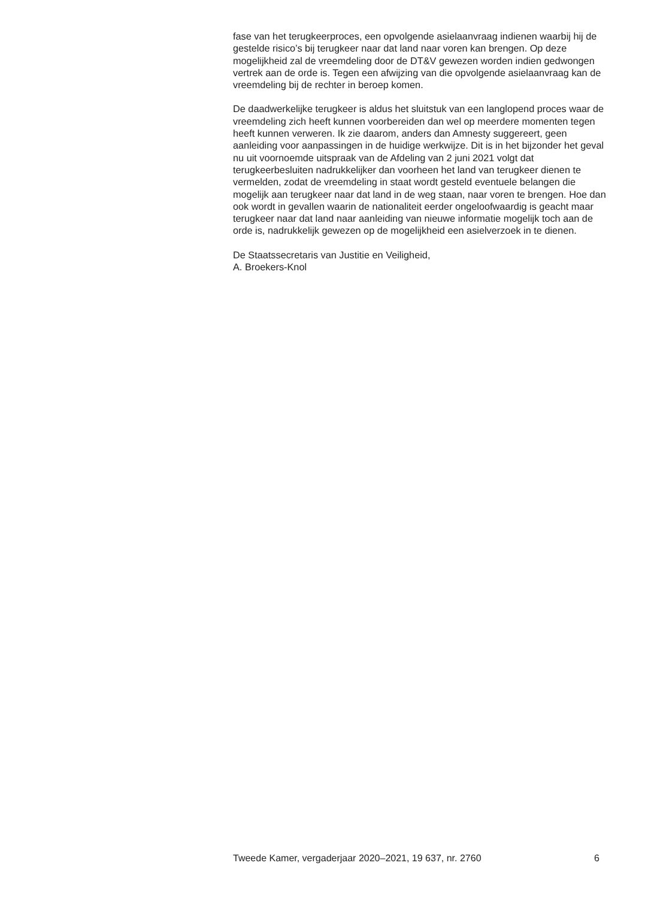fase van het terugkeerproces, een opvolgende asielaanvraag indienen waarbij hij de gestelde risico’s bij terugkeer naar dat land naar voren kan brengen. Op deze mogelijkheid zal de vreemdeling door de DT&V gewezen worden indien gedwongen vertrek aan de orde is. Tegen een afwijzing van die opvolgende asielaanvraag kan de vreemdeling bij de rechter in beroep komen.
De daadwerkelijke terugkeer is aldus het sluitstuk van een langlopend proces waar de vreemdeling zich heeft kunnen voorbereiden dan wel op meerdere momenten tegen heeft kunnen verweren. Ik zie daarom, anders dan Amnesty suggereert, geen aanleiding voor aanpassingen in de huidige werkwijze. Dit is in het bijzonder het geval nu uit voornoemde uitspraak van de Afdeling van 2 juni 2021 volgt dat terugkeerbesluiten nadrukkelijker dan voorheen het land van terugkeer dienen te vermelden, zodat de vreemdeling in staat wordt gesteld eventuele belangen die mogelijk aan terugkeer naar dat land in de weg staan, naar voren te brengen. Hoe dan ook wordt in gevallen waarin de nationaliteit eerder ongeloofwaardig is geacht maar terugkeer naar dat land naar aanleiding van nieuwe informatie mogelijk toch aan de orde is, nadrukkelijk gewezen op de mogelijkheid een asielverzoek in te dienen.
De Staatssecretaris van Justitie en Veiligheid,
A. Broekers-Knol
Tweede Kamer, vergaderjaar 2020–2021, 19 637, nr. 2760 6